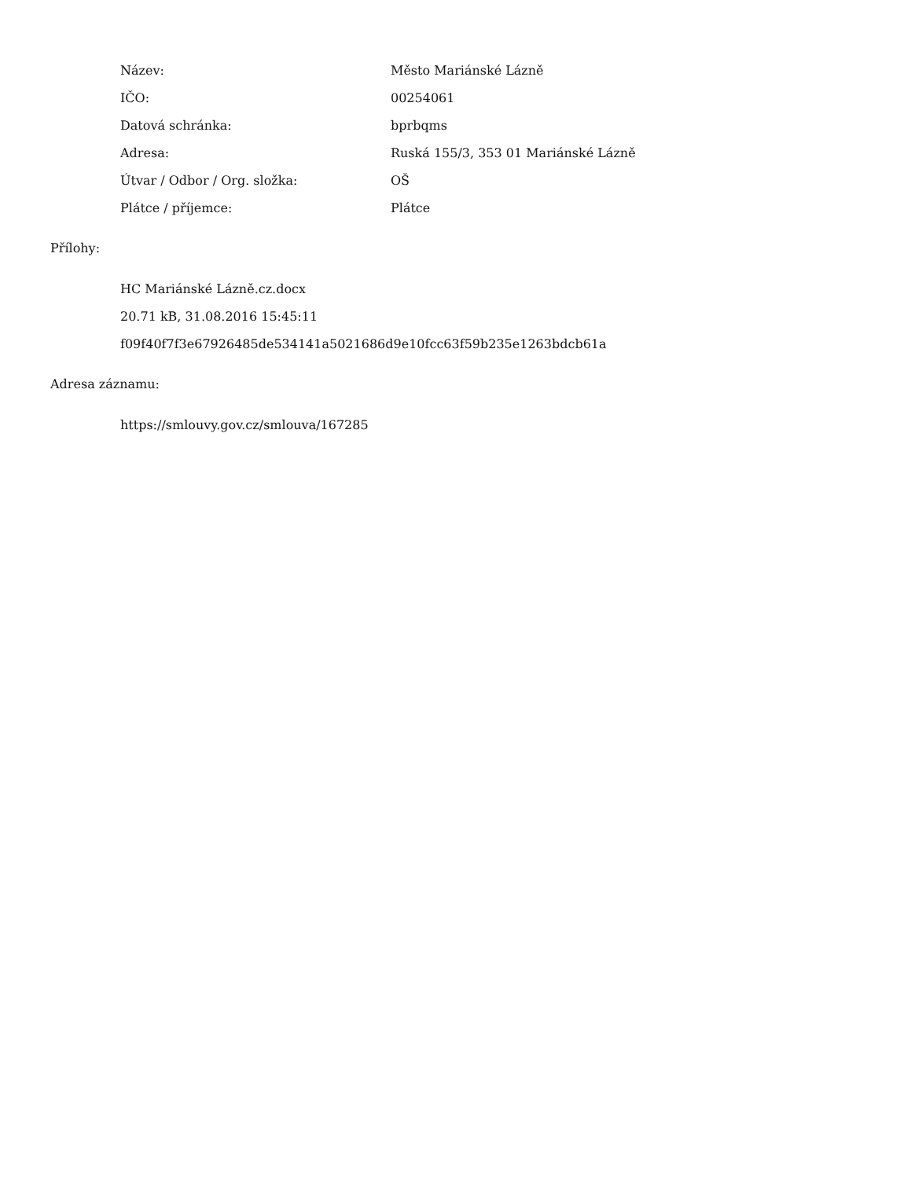| Název: | Město Mariánské Lázně |
| IČO: | 00254061 |
| Datová schránka: | bprbqms |
| Adresa: | Ruská 155/3, 353 01 Mariánské Lázně |
| Útvar / Odbor / Org. složka: | OŠ |
| Plátce / příjemce: | Plátce |
Přílohy:
HC Mariánské Lázně.cz.docx
20.71 kB, 31.08.2016 15:45:11
f09f40f7f3e67926485de534141a5021686d9e10fcc63f59b235e1263bdcb61a
Adresa záznamu:
https://smlouvy.gov.cz/smlouva/167285